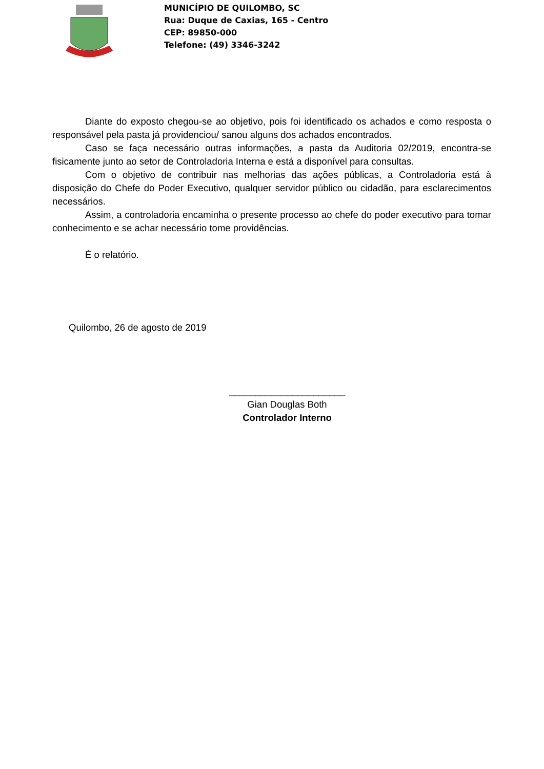MUNICÍPIO DE QUILOMBO, SC
Rua: Duque de Caxias, 165 - Centro
CEP: 89850-000
Telefone: (49) 3346-3242
Diante do exposto chegou-se ao objetivo, pois foi identificado os achados e como resposta o responsável pela pasta já providenciou/ sanou alguns dos achados encontrados.
Caso se faça necessário outras informações, a pasta da Auditoria 02/2019, encontra-se fisicamente junto ao setor de Controladoria Interna e está a disponível para consultas.
Com o objetivo de contribuir nas melhorias das ações públicas, a Controladoria está à disposição do Chefe do Poder Executivo, qualquer servidor público ou cidadão, para esclarecimentos necessários.
Assim, a controladoria encaminha o presente processo ao chefe do poder executivo para tomar conhecimento e se achar necessário tome providências.
É o relatório.
Quilombo, 26 de agosto de 2019
______________________
Gian Douglas Both
Controlador Interno